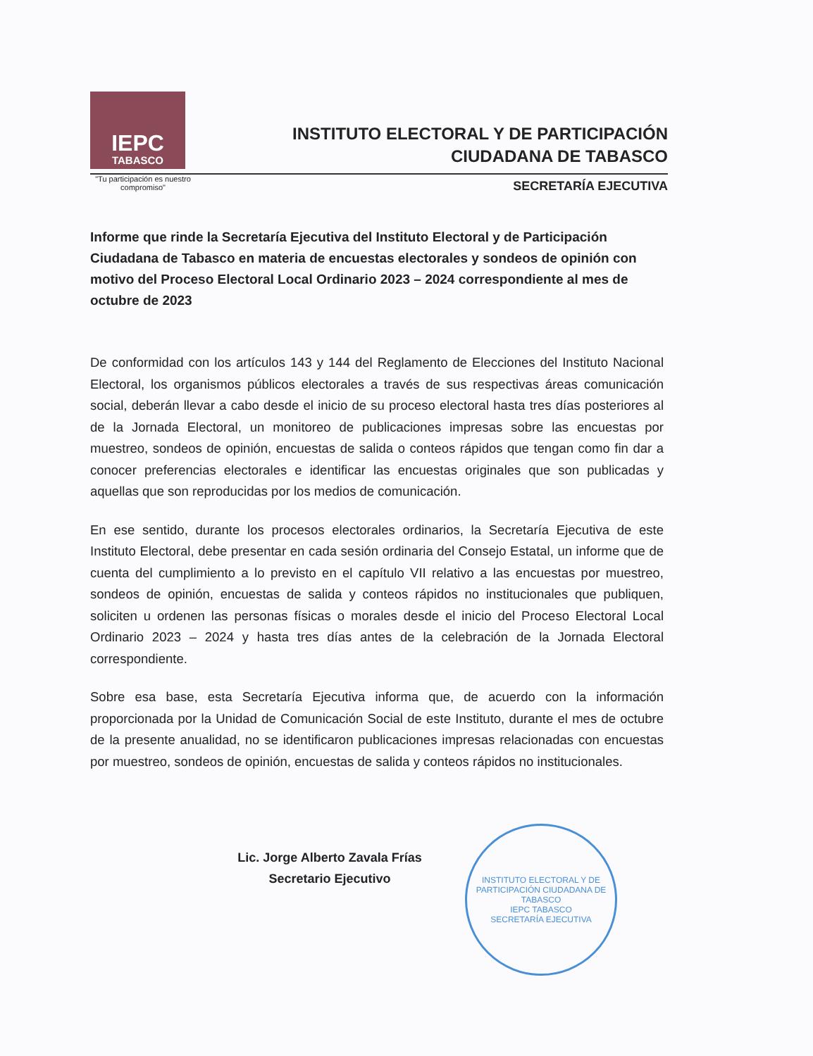IEPC
TABASCO
"Tu participación es nuestro compromiso"
INSTITUTO ELECTORAL Y DE PARTICIPACIÓN
CIUDADANA DE TABASCO
SECRETARÍA EJECUTIVA
Informe que rinde la Secretaría Ejecutiva del Instituto Electoral y de Participación Ciudadana de Tabasco en materia de encuestas electorales y sondeos de opinión con motivo del Proceso Electoral Local Ordinario 2023 – 2024 correspondiente al mes de octubre de 2023
De conformidad con los artículos 143 y 144 del Reglamento de Elecciones del Instituto Nacional Electoral, los organismos públicos electorales a través de sus respectivas áreas comunicación social, deberán llevar a cabo desde el inicio de su proceso electoral hasta tres días posteriores al de la Jornada Electoral, un monitoreo de publicaciones impresas sobre las encuestas por muestreo, sondeos de opinión, encuestas de salida o conteos rápidos que tengan como fin dar a conocer preferencias electorales e identificar las encuestas originales que son publicadas y aquellas que son reproducidas por los medios de comunicación.
En ese sentido, durante los procesos electorales ordinarios, la Secretaría Ejecutiva de este Instituto Electoral, debe presentar en cada sesión ordinaria del Consejo Estatal, un informe que de cuenta del cumplimiento a lo previsto en el capítulo VII relativo a las encuestas por muestreo, sondeos de opinión, encuestas de salida y conteos rápidos no institucionales que publiquen, soliciten u ordenen las personas físicas o morales desde el inicio del Proceso Electoral Local Ordinario 2023 – 2024 y hasta tres días antes de la celebración de la Jornada Electoral correspondiente.
Sobre esa base, esta Secretaría Ejecutiva informa que, de acuerdo con la información proporcionada por la Unidad de Comunicación Social de este Instituto, durante el mes de octubre de la presente anualidad, no se identificaron publicaciones impresas relacionadas con encuestas por muestreo, sondeos de opinión, encuestas de salida y conteos rápidos no institucionales.
Lic. Jorge Alberto Zavala Frías
Secretario Ejecutivo
INSTITUTO ELECTORAL Y DE PARTICIPACIÓN CIUDADANA DE TABASCO
IEPC TABASCO
SECRETARÍA EJECUTIVA